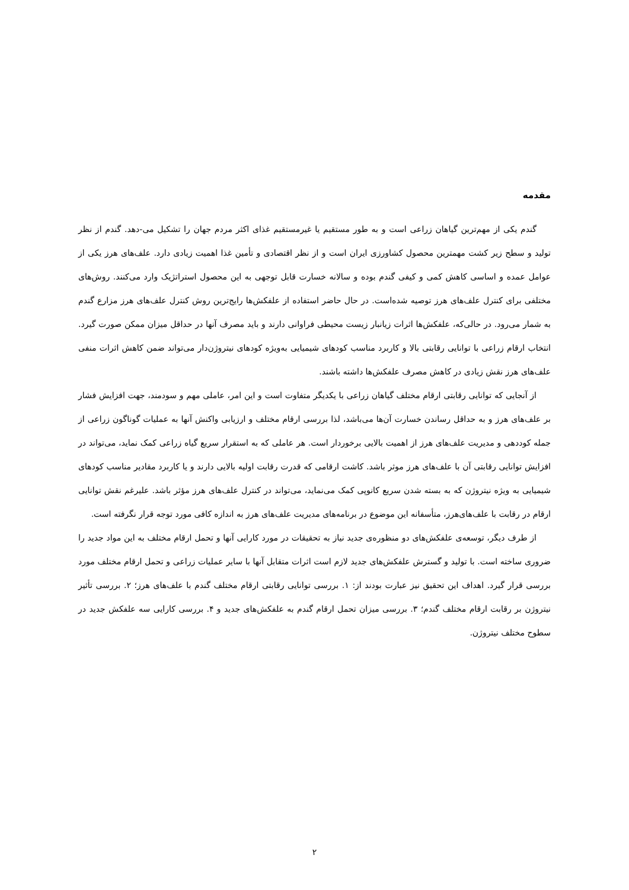مقدمه
گندم یکی از مهم‌ترین گیاهان زراعی است و به طور مستقیم یا غیرمستقیم غذای اکثر مردم جهان را تشکیل می-دهد. گندم از نظر تولید و سطح زیر کشت مهمترین محصول کشاورزی ایران است و از نظر اقتصادی و تأمین غذا اهمیت زیادی دارد. علف‌های هرز یکی از عوامل عمده و اساسی کاهش کمی و کیفی گندم بوده و سالانه خسارت قابل توجهی به این محصول استراتژیک وارد می‌کنند. روش‌های مختلفی برای کنترل علف‌های هرز توصیه شده‌است. در حال حاضر استفاده از علفکش‌ها رایج‌ترین روش کنترل علف‌های هرز مزارع گندم به شمار می‌رود. در حالی‌که، علفکش‌ها اثرات زیانبار زیست محیطی فراوانی دارند و باید مصرف آنها در حداقل میزان ممکن صورت گیرد. انتخاب ارقام زراعی با توانایی رقابتی بالا و کاربرد مناسب کودهای شیمیایی به‌ویژه کودهای نیتروژن‌دار می‌تواند ضمن کاهش اثرات منفی علف‌های هرز نقش زیادی در کاهش مصرف علفکش‌ها داشته باشند.
از آنجایی که توانایی رقابتی ارقام مختلف گیاهان زراعی با یکدیگر متفاوت است و این امر، عاملی مهم و سودمند، جهت افزایش فشار بر علف‌های هرز و به حداقل رساندن خسارت آن‌ها می‌باشد، لذا بررسی ارقام مختلف و ارزیابی واکنش آنها به عملیات گوناگون زراعی از جمله کوددهی و مدیریت علف‌های هرز از اهمیت بالایی برخوردار است. هر عاملی که به استقرار سریع گیاه زراعی کمک نماید، می‌تواند در افزایش توانایی رقابتی آن با علف‌های هرز موثر باشد. کاشت ارقامی که قدرت رقابت اولیه بالایی دارند و یا کاربرد مقادیر مناسب کودهای شیمیایی به ویژه نیتروژن که به بسته شدن سریع کانوپی کمک می‌نماید، می‌تواند در کنترل علف‌های هرز مؤثر باشد. علیرغم نقش توانایی ارقام در رقابت با علف‌های‌هرز، متأسفانه این موضوع در برنامه‌های مدیریت علف‌های هرز به اندازه کافی مورد توجه قرار نگرفته است.
از طرف دیگر، توسعه‌ی علفکش‌های دو منظوره‌ی جدید نیاز به تحقیقات در مورد کارایی آنها و تحمل ارقام مختلف به این مواد جدید را ضروری ساخته است. با تولید و گسترش علفکش‌های جدید لازم است اثرات متقابل آنها با سایر عملیات زراعی و تحمل ارقام مختلف مورد بررسی قرار گیرد. اهداف این تحقیق نیز عبارت بودند از: ۱. بررسی توانایی رقابتی ارقام مختلف گندم با علف‌های هرز؛ ۲. بررسی تأثیر نیتروژن بر رقابت ارقام مختلف گندم؛ ۳. بررسی میزان تحمل ارقام گندم به علفکش‌های جدید و ۴. بررسی کارایی سه علفکش جدید در سطوح مختلف نیتروژن.
۲